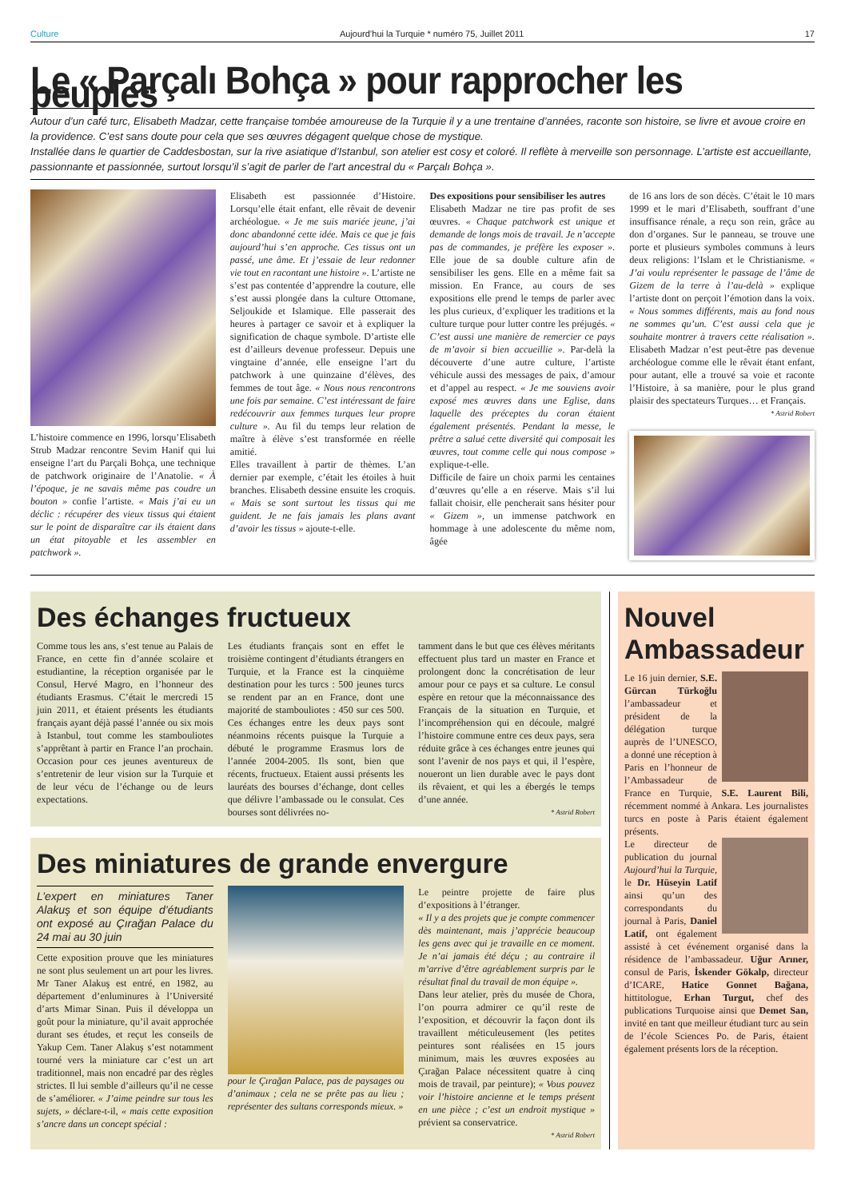Culture Aujourd’hui la Turquie * numéro 75, Juillet 2011 17
Le « Parçalı Bohça » pour rapprocher les peuples
Autour d’un café turc, Elisabeth Madzar, cette française tombée amoureuse de la Turquie il y a une trentaine d’années, raconte son histoire, se livre et avoue croire en la providence. C’est sans doute pour cela que ses œuvres dégagent quelque chose de mystique.
Installée dans le quartier de Caddesbostan, sur la rive asiatique d’Istanbul, son atelier est cosy et coloré. Il reflète à merveille son personnage. L’artiste est accueillante, passionnante et passionnée, surtout lorsqu’il s’agit de parler de l’art ancestral du « Parçalı Bohça ».
L’histoire commence en 1996, lorsqu’Elisabeth Strub Madzar rencontre Sevim Hanif qui lui enseigne l’art du Parçali Bohça, une technique de patchwork originaire de l’Anatolie. « À l’époque, je ne savais même pas coudre un bouton » confie l’artiste. « Mais j’ai eu un déclic : récupérer des vieux tissus qui étaient sur le point de disparaître car ils étaient dans un état pitoyable et les assembler en patchwork ».
Elisabeth est passionnée d’Histoire. Lorsqu’elle était enfant, elle rêvait de devenir archéologue. « Je me suis mariée jeune, j’ai donc abandonné cette idée. Mais ce que je fais aujourd’hui s’en approche. Ces tissus ont un passé, une âme. Et j’essaie de leur redonner vie tout en racontant une histoire ». L’artiste ne s’est pas contentée d’apprendre la couture, elle s’est aussi plongée dans la culture Ottomane, Seljoukide et Islamique. Elle passerait des heures à partager ce savoir et à expliquer la signification de chaque symbole. D’artiste elle est d’ailleurs devenue professeur. Depuis une vingtaine d’année, elle enseigne l’art du patchwork à une quinzaine d’élèves, des femmes de tout âge. « Nous nous rencontrons une fois par semaine. C’est intéressant de faire redécouvrir aux femmes turques leur propre culture ». Au fil du temps leur relation de maître à élève s’est transformée en réelle amitié.
Elles travaillent à partir de thèmes. L’an dernier par exemple, c’était les étoiles à huit branches. Elisabeth dessine ensuite les croquis. « Mais se sont surtout les tissus qui me guident. Je ne fais jamais les plans avant d’avoir les tissus » ajoute-t-elle.
Des expositions pour sensibiliser les autres
Elisabeth Madzar ne tire pas profit de ses œuvres. « Chaque patchwork est unique et demande de longs mois de travail. Je n’accepte pas de commandes, je préfère les exposer ». Elle joue de sa double culture afin de sensibiliser les gens. Elle en a même fait sa mission. En France, au cours de ses expositions elle prend le temps de parler avec les plus curieux, d’expliquer les traditions et la culture turque pour lutter contre les préjugés. « C’est aussi une manière de remercier ce pays de m’avoir si bien accueillie ». Par-delà la découverte d’une autre culture, l’artiste véhicule aussi des messages de paix, d’amour et d’appel au respect. « Je me souviens avoir exposé mes œuvres dans une Eglise, dans laquelle des préceptes du coran étaient également présentés. Pendant la messe, le prêtre a salué cette diversité qui composait les œuvres, tout comme celle qui nous compose » explique-t-elle.
Difficile de faire un choix parmi les centaines d’œuvres qu’elle a en réserve. Mais s’il lui fallait choisir, elle pencherait sans hésiter pour « Gizem », un immense patchwork en hommage à une adolescente du même nom, âgée
de 16 ans lors de son décès. C’était le 10 mars 1999 et le mari d’Elisabeth, souffrant d’une insuffisance rénale, a reçu son rein, grâce au don d’organes. Sur le panneau, se trouve une porte et plusieurs symboles communs à leurs deux religions: l’Islam et le Christianisme. « J’ai voulu représenter le passage de l’âme de Gizem de la terre à l’au-delà » explique l’artiste dont on perçoit l’émotion dans la voix. « Nous sommes différents, mais au fond nous ne sommes qu’un. C’est aussi cela que je souhaite montrer à travers cette réalisation ». Elisabeth Madzar n’est peut-être pas devenue archéologue comme elle le rêvait étant enfant, pour autant, elle a trouvé sa voie et raconte l’Histoire, à sa manière, pour le plus grand plaisir des spectateurs Turques… et Français.
* Astrid Robert
Des échanges fructueux
Comme tous les ans, s’est tenue au Palais de France, en cette fin d’année scolaire et estudiantine, la réception organisée par le Consul, Hervé Magro, en l’honneur des étudiants Erasmus. C’était le mercredi 15 juin 2011, et étaient présents les étudiants français ayant déjà passé l’année ou six mois à Istanbul, tout comme les stambouliotes s’apprêtant à partir en France l’an prochain. Occasion pour ces jeunes aventureux de s’entretenir de leur vision sur la Turquie et de leur vécu de l’échange ou de leurs expectations.
Les étudiants français sont en effet le troisième contingent d’étudiants étrangers en Turquie, et la France est la cinquième destination pour les turcs : 500 jeunes turcs se rendent par an en France, dont une majorité de stambouliotes : 450 sur ces 500. Ces échanges entre les deux pays sont néanmoins récents puisque la Turquie a débuté le programme Erasmus lors de l’année 2004-2005. Ils sont, bien que récents, fructueux. Etaient aussi présents les lauréats des bourses d’échange, dont celles que délivre l’ambassade ou le consulat. Ces bourses sont délivrées no-
tamment dans le but que ces élèves méritants effectuent plus tard un master en France et prolongent donc la concrétisation de leur amour pour ce pays et sa culture. Le consul espère en retour que la méconnaissance des Français de la situation en Turquie, et l’incompréhension qui en découle, malgré l’histoire commune entre ces deux pays, sera réduite grâce à ces échanges entre jeunes qui sont l’avenir de nos pays et qui, il l’espère, noueront un lien durable avec le pays dont ils rêvaient, et qui les a ébergés le temps d’une année.
* Astrid Robert
Des miniatures de grande envergure
L’expert en miniatures Taner Alakuş et son équipe d’étudiants ont exposé au Çırağan Palace du 24 mai au 30 juin
Cette exposition prouve que les miniatures ne sont plus seulement un art pour les livres. Mr Taner Alakuş est entré, en 1982, au département d’enluminures à l’Université d’arts Mimar Sinan. Puis il développa un goût pour la miniature, qu’il avait approchée durant ses études, et reçut les conseils de Yakup Cem. Taner Alakuş s’est notamment tourné vers la miniature car c’est un art traditionnel, mais non encadré par des règles strictes. Il lui semble d’ailleurs qu’il ne cesse de s’améliorer. « J’aime peindre sur tous les sujets, » déclare-t-il, « mais cette exposition s’ancre dans un concept spécial :
pour le Çırağan Palace, pas de paysages ou d’animaux ; cela ne se prête pas au lieu ; représenter des sultans corresponds mieux. »
Le peintre projette de faire plus d’expositions à l’étranger.
« Il y a des projets que je compte commencer dès maintenant, mais j’apprécie beaucoup les gens avec qui je travaille en ce moment. Je n’ai jamais été déçu ; au contraire il m’arrive d’être agréablement surpris par le résultat final du travail de mon équipe ».
Dans leur atelier, près du musée de Chora, l’on pourra admirer ce qu’il reste de l’exposition, et découvrir la façon dont ils travaillent méticuleusement (les petites peintures sont réalisées en 15 jours minimum, mais les œuvres exposées au Çırağan Palace nécessitent quatre à cinq mois de travail, par peinture); « Vous pouvez voir l’histoire ancienne et le temps présent en une pièce ; c’est un endroit mystique » prévient sa conservatrice.
* Astrid Robert
Nouvel Ambassadeur
Le 16 juin dernier, S.E. Gürcan Türkoğlu l’ambassadeur et président de la délégation turque auprès de l’UNESCO, a donné une réception à Paris en l’honneur de l’Ambassadeur de France en Turquie, S.E. Laurent Bili, récemment nommé à Ankara. Les journalistes turcs en poste à Paris étaient également présents.
Le directeur de publication du journal Aujourd’hui la Turquie, le Dr. Hüseyin Latif ainsi qu’un des correspondants du journal à Paris, Daniel Latif, ont également assisté à cet événement organisé dans la résidence de l’ambassadeur. Uğur Arıner, consul de Paris, İskender Gökalp, directeur d’ICARE, Hatice Gonnet Bağana, hittitologue, Erhan Turgut, chef des publications Turquoise ainsi que Demet San, invité en tant que meilleur étudiant turc au sein de l’école Sciences Po. de Paris, étaient également présents lors de la réception.